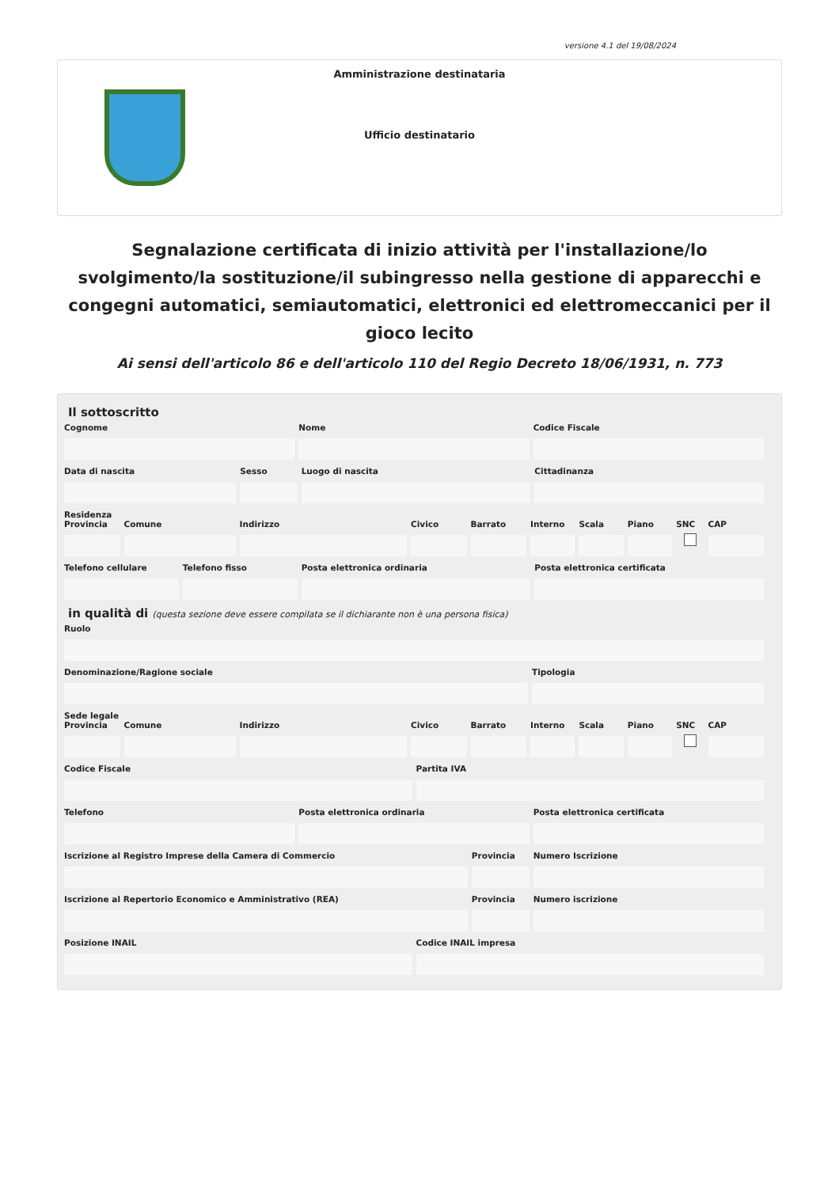versione 4.1 del 19/08/2024
Amministrazione destinataria
Ufficio destinatario
Segnalazione certificata di inizio attività per l'installazione/lo svolgimento/la sostituzione/il subingresso nella gestione di apparecchi e congegni automatici, semiautomatici, elettronici ed elettromeccanici per il gioco lecito
Ai sensi dell'articolo 86 e dell'articolo 110 del Regio Decreto 18/06/1931, n. 773
Il sottoscritto
Cognome Nome Codice Fiscale
Data di nascita Sesso Luogo di nascita Cittadinanza
Residenza
Provincia Comune Indirizzo Civico Barrato Interno Scala Piano SNC CAP
Telefono cellulare Telefono fisso Posta elettronica ordinaria Posta elettronica certificata
in qualità di (questa sezione deve essere compilata se il dichiarante non è una persona fisica)
Ruolo
Denominazione/Ragione sociale Tipologia
Sede legale
Provincia Comune Indirizzo Civico Barrato Interno Scala Piano SNC CAP
Codice Fiscale Partita IVA
Telefono Posta elettronica ordinaria Posta elettronica certificata
Iscrizione al Registro Imprese della Camera di Commercio
Provincia Numero Iscrizione
Iscrizione al Repertorio Economico e Amministrativo (REA)
Provincia Numero iscrizione
Posizione INAIL Codice INAIL impresa